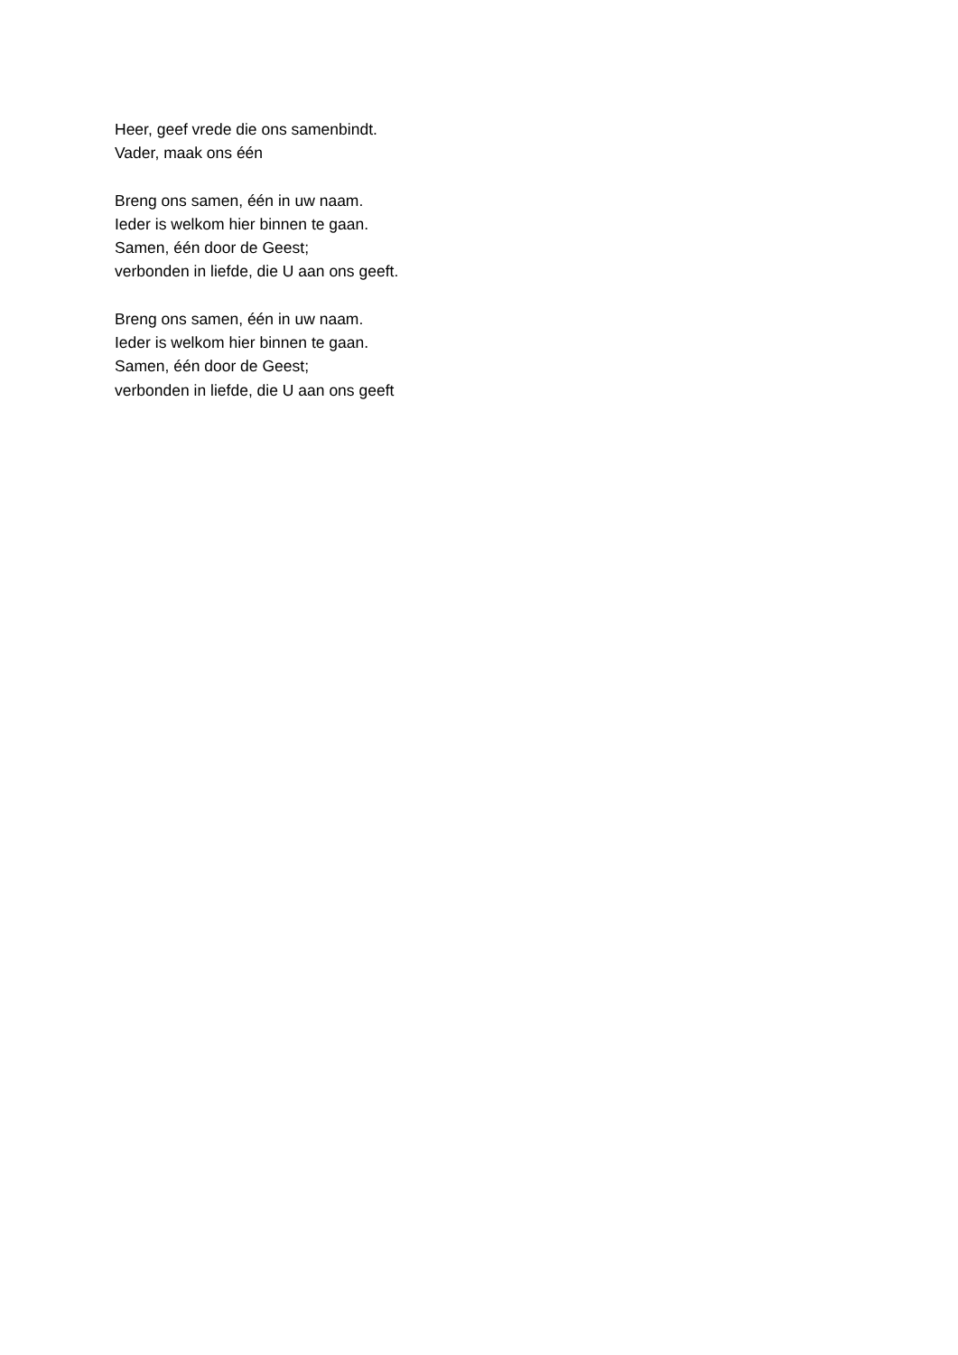Heer, geef vrede die ons samenbindt.
Vader, maak ons één
Breng ons samen, één in uw naam.
Ieder is welkom hier binnen te gaan.
Samen, één door de Geest;
verbonden in liefde, die U aan ons geeft.
Breng ons samen, één in uw naam.
Ieder is welkom hier binnen te gaan.
Samen, één door de Geest;
verbonden in liefde, die U aan ons geeft